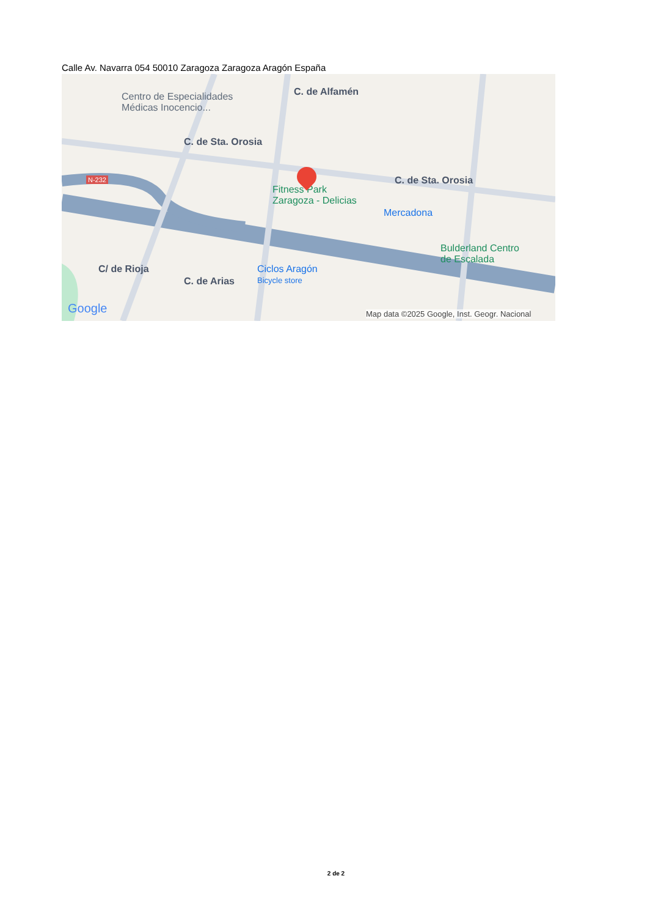Calle Av. Navarra 054 50010 Zaragoza Zaragoza Aragón España
Centro de Especialidades
Médicas Inocencio...
C. de Sta. Orosia
C. de Alfamén
C. de Sta. Orosia
N-232
Fitness Park
Zaragoza - Delicias
Mercadona
Bulderland Centro
de Escalada
Ciclos Aragón
Bicycle store
C/ de Rioja
C. de Arias
Google Map data ©2025 Google, Inst. Geogr. Nacional
2 de 2